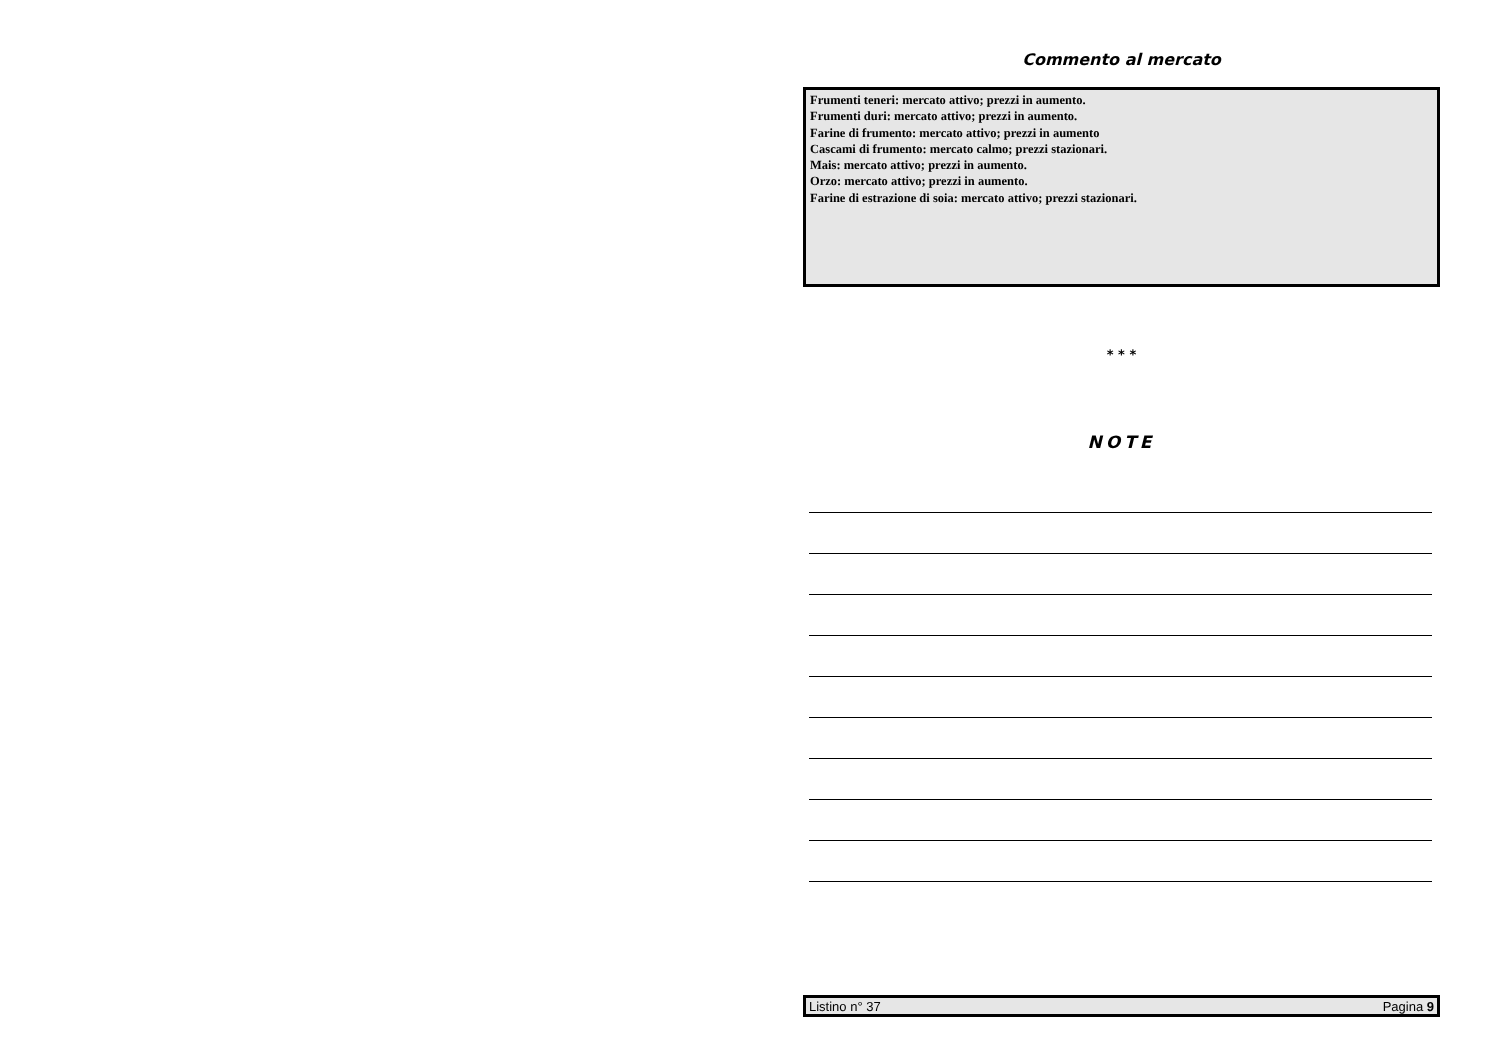Commento al mercato
Frumenti teneri: mercato attivo; prezzi in aumento.
Frumenti duri: mercato attivo; prezzi in aumento.
Farine di frumento: mercato attivo; prezzi in aumento
Cascami di frumento: mercato calmo; prezzi stazionari.
Mais: mercato attivo; prezzi in aumento.
Orzo: mercato attivo; prezzi in aumento.
Farine di estrazione di soia: mercato attivo; prezzi stazionari.
* * *
NOTE
Listino n° 37 Pagina 9